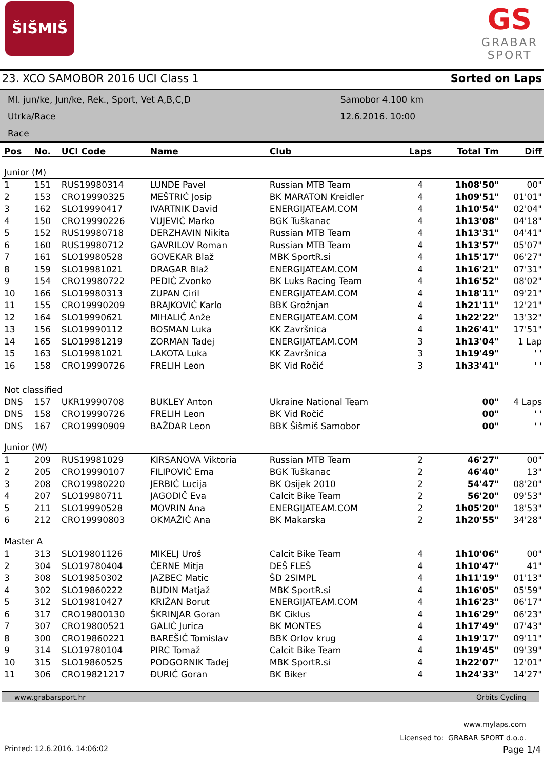ŠIŠMIŠ
GS
GRABAR
SPORT
23. XCO SAMOBOR 2016 UCI Class 1 Sorted on Laps
Ml. jun/ke, Jun/ke, Rek., Sport, Vet A,B,C,D
Utrka/Race
Race
Samobor 4.100 km
12.6.2016. 10:00
| Pos | No. | UCI Code | Name | Club | Laps | Total Tm | Diff |
| --- | --- | --- | --- | --- | --- | --- | --- |
| Junior (M) | | | | | | | |
| 1 | 151 | RUS19980314 | LUNDE Pavel | Russian MTB Team | 4 | 1h08'50" | 00" |
| 2 | 153 | CRO19990325 | MEŠTRIĆ Josip | BK MARATON Kreidler | 4 | 1h09'51" | 01'01" |
| 3 | 162 | SLO19990417 | IVARTNIK David | ENERGIJATEAM.COM | 4 | 1h10'54" | 02'04" |
| 4 | 150 | CRO19990226 | VUJEVIĆ Marko | BGK Tuškanac | 4 | 1h13'08" | 04'18" |
| 5 | 152 | RUS19980718 | DERZHAVIN Nikita | Russian MTB Team | 4 | 1h13'31" | 04'41" |
| 6 | 160 | RUS19980712 | GAVRILOV Roman | Russian MTB Team | 4 | 1h13'57" | 05'07" |
| 7 | 161 | SLO19980528 | GOVEKAR Blaž | MBK SportR.si | 4 | 1h15'17" | 06'27" |
| 8 | 159 | SLO19981021 | DRAGAR Blaž | ENERGIJATEAM.COM | 4 | 1h16'21" | 07'31" |
| 9 | 154 | CRO19980722 | PEDIĆ Zvonko | BK Luks Racing Team | 4 | 1h16'52" | 08'02" |
| 10 | 166 | SLO19980313 | ZUPAN Ciril | ENERGIJATEAM.COM | 4 | 1h18'11" | 09'21" |
| 11 | 155 | CRO19990209 | BRAJKOVIĆ Karlo | BBK Grožnjan | 4 | 1h21'11" | 12'21" |
| 12 | 164 | SLO19990621 | MIHALIČ Anže | ENERGIJATEAM.COM | 4 | 1h22'22" | 13'32" |
| 13 | 156 | SLO19990112 | BOSMAN Luka | KK Završnica | 4 | 1h26'41" | 17'51" |
| 14 | 165 | SLO19981219 | ZORMAN Tadej | ENERGIJATEAM.COM | 3 | 1h13'04" | 1 Lap |
| 15 | 163 | SLO19981021 | LAKOTA Luka | KK Završnica | 3 | 1h19'49" | ' ' |
| 16 | 158 | CRO19990726 | FRELIH Leon | BK Vid Ročić | 3 | 1h33'41" | ' ' |
| Not classified | | | | | | | |
| DNS | 157 | UKR19990708 | BUKLEY Anton | Ukraine National Team | | 00" | 4 Laps |
| DNS | 158 | CRO19990726 | FRELIH Leon | BK Vid Ročić | | 00" | ' ' |
| DNS | 167 | CRO19990909 | BAŽDAR Leon | BBK Šišmiš Samobor | | 00" | ' ' |
| Junior (W) | | | | | | | |
| 1 | 209 | RUS19981029 | KIRSANOVA Viktoria | Russian MTB Team | 2 | 46'27" | 00" |
| 2 | 205 | CRO19990107 | FILIPOVIĆ Ema | BGK Tuškanac | 2 | 46'40" | 13" |
| 3 | 208 | CRO19980220 | JERBIĆ Lucija | BK Osijek 2010 | 2 | 54'47" | 08'20" |
| 4 | 207 | SLO19980711 | JAGODIČ Eva | Calcit Bike Team | 2 | 56'20" | 09'53" |
| 5 | 211 | SLO19990528 | MOVRIN Ana | ENERGIJATEAM.COM | 2 | 1h05'20" | 18'53" |
| 6 | 212 | CRO19990803 | OKMAŽIĆ Ana | BK Makarska | 2 | 1h20'55" | 34'28" |
| Master A | | | | | | | |
| 1 | 313 | SLO19801126 | MIKELJ Uroš | Calcit Bike Team | 4 | 1h10'06" | 00" |
| 2 | 304 | SLO19780404 | ČERNE Mitja | DEŠ FLEŠ | 4 | 1h10'47" | 41" |
| 3 | 308 | SLO19850302 | JAZBEC Matic | ŠD 2SIMPL | 4 | 1h11'19" | 01'13" |
| 4 | 302 | SLO19860222 | BUDIN Matjaž | MBK SportR.si | 4 | 1h16'05" | 05'59" |
| 5 | 312 | SLO19810427 | KRIŽAN Borut | ENERGIJATEAM.COM | 4 | 1h16'23" | 06'17" |
| 6 | 317 | CRO19800130 | ŠKRINJAR Goran | BK Ciklus | 4 | 1h16'29" | 06'23" |
| 7 | 307 | CRO19800521 | GALIĆ Jurica | BK MONTES | 4 | 1h17'49" | 07'43" |
| 8 | 300 | CRO19860221 | BAREŠIĆ Tomislav | BBK Orlov krug | 4 | 1h19'17" | 09'11" |
| 9 | 314 | SLO19780104 | PIRC Tomaž | Calcit Bike Team | 4 | 1h19'45" | 09'39" |
| 10 | 315 | SLO19860525 | PODGORNIK Tadej | MBK SportR.si | 4 | 1h22'07" | 12'01" |
| 11 | 306 | CRO19821217 | ĐURIĆ Goran | BK Biker | 4 | 1h24'33" | 14'27" |
www.grabarsport.hr Orbits Cycling
www.mylaps.com
Licensed to: GRABAR SPORT d.o.o.
Printed: 12.6.2016. 14:06:02 Page 1/4